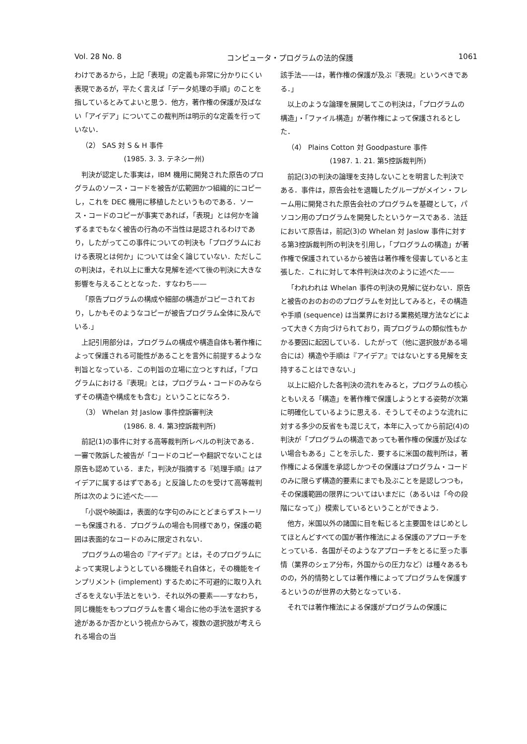Vol. 28 No. 8 コンピュータ・プログラムの法的保護 1061
わけであるから，上記「表現」の定義も非常に分かりにくい表現であるが，平たく言えば「データ処理の手順」のことを指しているとみてよいと思う．他方，著作権の保護が及ばない「アイデア」についてこの裁判所は明示的な定義を行っていない．
（2） SAS 対 S & H 事件
(1985. 3. 3. テネシー州)
判決が認定した事実は，IBM 機用に開発された原告のプログラムのソース・コードを被告が広範囲かつ組織的にコピーし，これを DEC 機用に移植したというものである．ソース・コードのコピーが事実であれば，「表現」とは何かを論ずるまでもなく被告の行為の不当性は是認されるわけであり，したがってこの事件についての判決も「プログラムにおける表現とは何か」については全く論じていない．ただしこの判決は，それ以上に重大な見解を述べて後の判決に大きな影響を与えることとなった．すなわち——
「原告プログラムの構成や細部の構造がコピーされており，しかもそのようなコピーが被告プログラム全体に及んでいる.」
上記引用部分は，プログラムの構成や構造自体も著作権によって保護される可能性があることを言外に前提するような判旨となっている．この判旨の立場に立つとすれば，「プログラムにおける『表現』とは，プログラム・コードのみならずその構造や構成をも含む」ということになろう．
（3） Whelan 対 Jaslow 事件控訴審判決
(1986. 8. 4. 第3控訴裁判所)
前記(1)の事件に対する高等裁判所レベルの判決である．一審で敗訴した被告が「コードのコピーや翻訳でないことは原告も認めている．また，判決が指摘する『処理手順』はアイデアに属するはずである」と反論したのを受けて高等裁判所は次のように述べた——
「小説や映画は，表面的な字句のみにとどまらずストーリーも保護される．プログラムの場合も同様であり，保護の範囲は表面的なコードのみに限定されない．
プログラムの場合の『アイデア』とは，そのプログラムによって実現しようとしている機能それ自体と，その機能をインプリメント (implement) するために不可避的に取り入れざるをえない手法とをいう．それ以外の要素——すなわち，同じ機能をもつプログラムを書く場合に他の手法を選択する途があるか否かという視点からみて，複数の選択肢が考えられる場合の当
該手法——は，著作権の保護が及ぶ『表現』というべきである．」
以上のような論理を展開してこの判決は，「プログラムの構造」・「ファイル構造」が著作権によって保護されるとした．
（4） Plains Cotton 対 Goodpasture 事件
(1987. 1. 21. 第5控訴裁判所)
前記(3)の判決の論理を支持しないことを明言した判決である．事件は，原告会社を退職したグループがメイン・フレーム用に開発された原告会社のプログラムを基礎として，パソコン用のプログラムを開発したというケースである．法廷において原告は，前記(3)の Whelan 対 Jaslow 事件に対する第3控訴裁判所の判決を引用し，「プログラムの構造」が著作権で保護されているから被告は著作権を侵害していると主張した．これに対して本件判決は次のように述べた——
「われわれは Whelan 事件の判決の見解に従わない．原告と被告のおのおののプログラムを対比してみると，その構造や手順 (sequence) は当業界における業務処理方法などによって大きく方向づけられており，両プログラムの類似性もかかる要因に起因している．したがって（他に選択肢がある場合には）構造や手順は『アイデア』ではないとする見解を支持することはできない.」
以上に紹介した各判決の流れをみると，プログラムの核心ともいえる「構造」を著作権で保護しようとする姿勢が次第に明確化しているように思える．そうしてそのような流れに対する多少の反省をも混じえて，本年に入ってから前記(4)の判決が「プログラムの構造であっても著作権の保護が及ばない場合もある」ことを示した．要するに米国の裁判所は，著作権による保護を承認しかつその保護はプログラム・コードのみに限らず構造的要素にまでも及ぶことを是認しつつも，その保護範囲の限界についてはいまだに（あるいは「今の段階になって」）模索しているということができよう．
他方，米国以外の諸国に目を転じると主要国をはじめとしてほとんどすべての国が著作権法による保護のアプローチをとっている．各国がそのようなアプローチをとるに至った事情（業界のシェア分布，外国からの圧力など）は種々あるものの，外的情勢としては著作権によってプログラムを保護するというのが世界の大勢となっている．
それでは著作権法による保護がプログラムの保護に